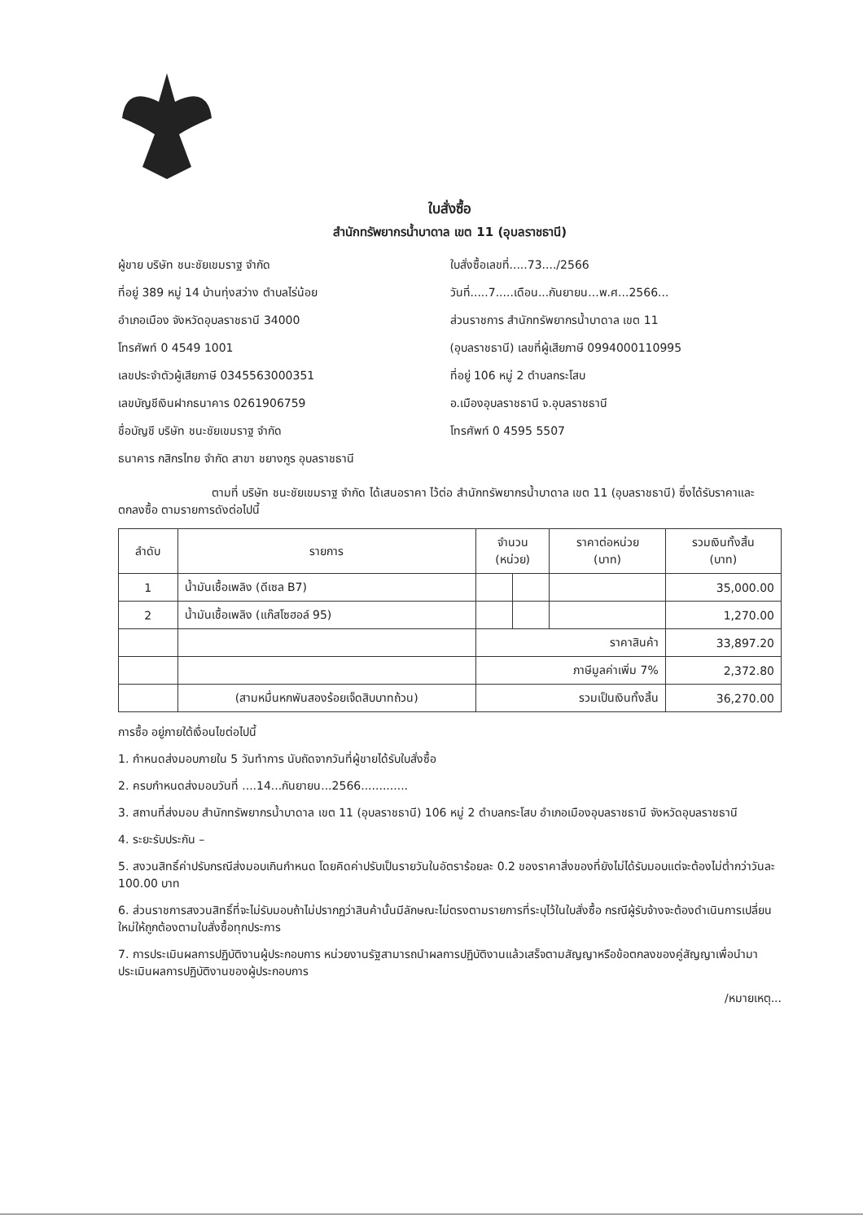ใบสั่งซื้อ
สำนักทรัพยากรน้ำบาดาล เขต 11 (อุบลราชธานี)
ผู้ขาย บริษัท ชนะชัยเขมราฐ จำกัด
ที่อยู่ 389 หมู่ 14 บ้านทุ่งสว่าง ตำบลไร่น้อย
อำเภอเมือง จังหวัดอุบลราชธานี 34000
โทรศัพท์ 0 4549 1001
เลขประจำตัวผู้เสียภาษี 0345563000351
เลขบัญชีเงินฝากธนาคาร 0261906759
ชื่อบัญชี บริษัท ชนะชัยเขมราฐ จำกัด
ธนาคาร กสิกรไทย จำกัด สาขา ชยางกูร อุบลราชธานี
ใบสั่งซื้อเลขที่.....73..../2566
วันที่.....7.....เดือน...กันยายน...พ.ศ...2566...
ส่วนราชการ สำนักทรัพยากรน้ำบาดาล เขต 11
(อุบลราชธานี) เลขที่ผู้เสียภาษี 0994000110995
ที่อยู่ 106 หมู่ 2 ตำบลกระโสบ
อ.เมืองอุบลราชธานี จ.อุบลราชธานี
โทรศัพท์ 0 4595 5507
ตามที่ บริษัท ชนะชัยเขมราฐ จำกัด ได้เสนอราคา ไว้ต่อ สำนักทรัพยากรน้ำบาดาล เขต 11 (อุบลราชธานี) ซึ่งได้รับราคาและตกลงซื้อ ตามรายการดังต่อไปนี้
| ลำดับ | รายการ | จำนวน (หน่วย) | | ราคาต่อหน่วย (บาท) | รวมเงินทั้งสิ้น (บาท) |
| --- | --- | --- | --- | --- | --- |
| 1 | น้ำมันเชื้อเพลิง (ดีเซล B7) | | | | 35,000.00 |
| 2 | น้ำมันเชื้อเพลิง (แก๊สโซฮอล์ 95) | | | | 1,270.00 |
| | | ราคาสินค้า | | | 33,897.20 |
| | | ภาษีมูลค่าเพิ่ม 7% | | | 2,372.80 |
| | (สามหมื่นหกพันสองร้อยเจ็ดสิบบาทถ้วน) | รวมเป็นเงินทั้งสิ้น | | | 36,270.00 |
การซื้อ อยู่ภายใต้เงื่อนไขต่อไปนี้
1. กำหนดส่งมอบภายใน 5 วันทำการ นับถัดจากวันที่ผู้ขายได้รับใบสั่งซื้อ
2. ครบกำหนดส่งมอบวันที่ ....14...กันยายน...2566.............
3. สถานที่ส่งมอบ สำนักทรัพยากรน้ำบาดาล เขต 11 (อุบลราชธานี) 106 หมู่ 2 ตำบลกระโสบ อำเภอเมืองอุบลราชธานี จังหวัดอุบลราชธานี
4. ระยะรับประกัน –
5. สงวนสิทธิ์ค่าปรับกรณีส่งมอบเกินกำหนด โดยคิดค่าปรับเป็นรายวันในอัตราร้อยละ 0.2 ของราคาสิ่งของที่ยังไม่ได้รับมอบแต่จะต้องไม่ต่ำกว่าวันละ 100.00 บาท
6. ส่วนราชการสงวนสิทธิ์ที่จะไม่รับมอบถ้าไม่ปรากฏว่าสินค้านั้นมีลักษณะไม่ตรงตามรายการที่ระบุไว้ในใบสั่งซื้อ กรณีผู้รับจ้างจะต้องดำเนินการเปลี่ยนใหม่ให้ถูกต้องตามใบสั่งซื้อทุกประการ
7. การประเมินผลการปฏิบัติงานผู้ประกอบการ หน่วยงานรัฐสามารถนำผลการปฏิบัติงานแล้วเสร็จตามสัญญาหรือข้อตกลงของคู่สัญญาเพื่อนำมาประเมินผลการปฏิบัติงานของผู้ประกอบการ
/หมายเหตุ...